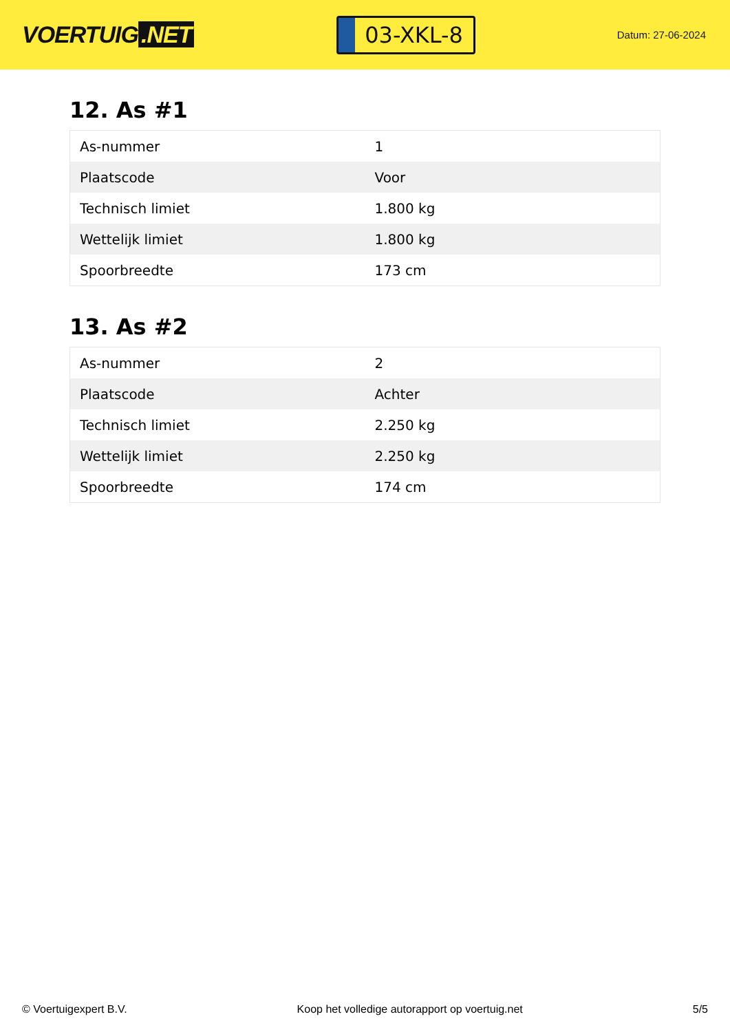VOERTUIG.NET
03-XKL-8
Datum: 27-06-2024
12. As #1
| As-nummer | 1 |
| Plaatscode | Voor |
| Technisch limiet | 1.800 kg |
| Wettelijk limiet | 1.800 kg |
| Spoorbreedte | 173 cm |
13. As #2
| As-nummer | 2 |
| Plaatscode | Achter |
| Technisch limiet | 2.250 kg |
| Wettelijk limiet | 2.250 kg |
| Spoorbreedte | 174 cm |
© Voertuigexpert B.V. Koop het volledige autorapport op voertuig.net 5/5